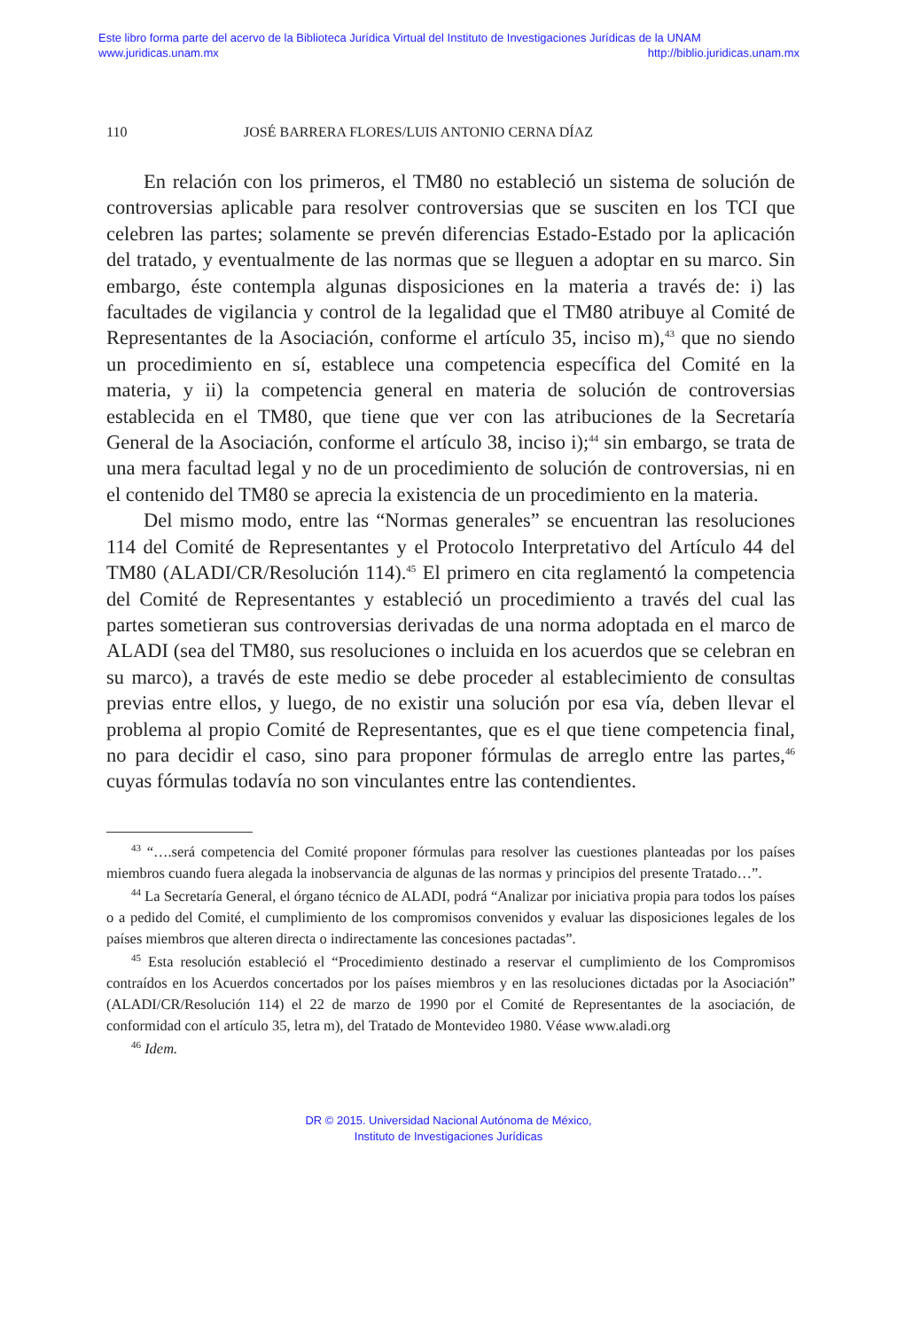Este libro forma parte del acervo de la Biblioteca Jurídica Virtual del Instituto de Investigaciones Jurídicas de la UNAM
www.juridicas.unam.mx http://biblio.juridicas.unam.mx
110 JOSÉ BARRERA FLORES/LUIS ANTONIO CERNA DÍAZ
En relación con los primeros, el TM80 no estableció un sistema de solución de controversias aplicable para resolver controversias que se susciten en los TCI que celebren las partes; solamente se prevén diferencias Estado-Estado por la aplicación del tratado, y eventualmente de las normas que se lleguen a adoptar en su marco. Sin embargo, éste contempla algunas disposiciones en la materia a través de: i) las facultades de vigilancia y control de la legalidad que el TM80 atribuye al Comité de Representantes de la Asociación, conforme el artículo 35, inciso m),<sup>43</sup> que no siendo un procedimiento en sí, establece una competencia específica del Comité en la materia, y ii) la competencia general en materia de solución de controversias establecida en el TM80, que tiene que ver con las atribuciones de la Secretaría General de la Asociación, conforme el artículo 38, inciso i);<sup>44</sup> sin embargo, se trata de una mera facultad legal y no de un procedimiento de solución de controversias, ni en el contenido del TM80 se aprecia la existencia de un procedimiento en la materia.
Del mismo modo, entre las “Normas generales” se encuentran las resoluciones 114 del Comité de Representantes y el Protocolo Interpretativo del Artículo 44 del TM80 (ALADI/CR/Resolución 114).<sup>45</sup> El primero en cita reglamentó la competencia del Comité de Representantes y estableció un procedimiento a través del cual las partes sometieran sus controversias derivadas de una norma adoptada en el marco de ALADI (sea del TM80, sus resoluciones o incluida en los acuerdos que se celebran en su marco), a través de este medio se debe proceder al establecimiento de consultas previas entre ellos, y luego, de no existir una solución por esa vía, deben llevar el problema al propio Comité de Representantes, que es el que tiene competencia final, no para decidir el caso, sino para proponer fórmulas de arreglo entre las partes,<sup>46</sup> cuyas fórmulas todavía no son vinculantes entre las contendientes.
<sup>43</sup> “….será competencia del Comité proponer fórmulas para resolver las cuestiones planteadas por los países miembros cuando fuera alegada la inobservancia de algunas de las normas y principios del presente Tratado…”.
<sup>44</sup> La Secretaría General, el órgano técnico de ALADI, podrá “Analizar por iniciativa propia para todos los países o a pedido del Comité, el cumplimiento de los compromisos convenidos y evaluar las disposiciones legales de los países miembros que alteren directa o indirectamente las concesiones pactadas”.
<sup>45</sup> Esta resolución estableció el “Procedimiento destinado a reservar el cumplimiento de los Compromisos contraídos en los Acuerdos concertados por los países miembros y en las resoluciones dictadas por la Asociación” (ALADI/CR/Resolución 114) el 22 de marzo de 1990 por el Comité de Representantes de la asociación, de conformidad con el artículo 35, letra m), del Tratado de Montevideo 1980. Véase www.aladi.org
<sup>46</sup> Idem.
DR © 2015. Universidad Nacional Autónoma de México,
Instituto de Investigaciones Jurídicas